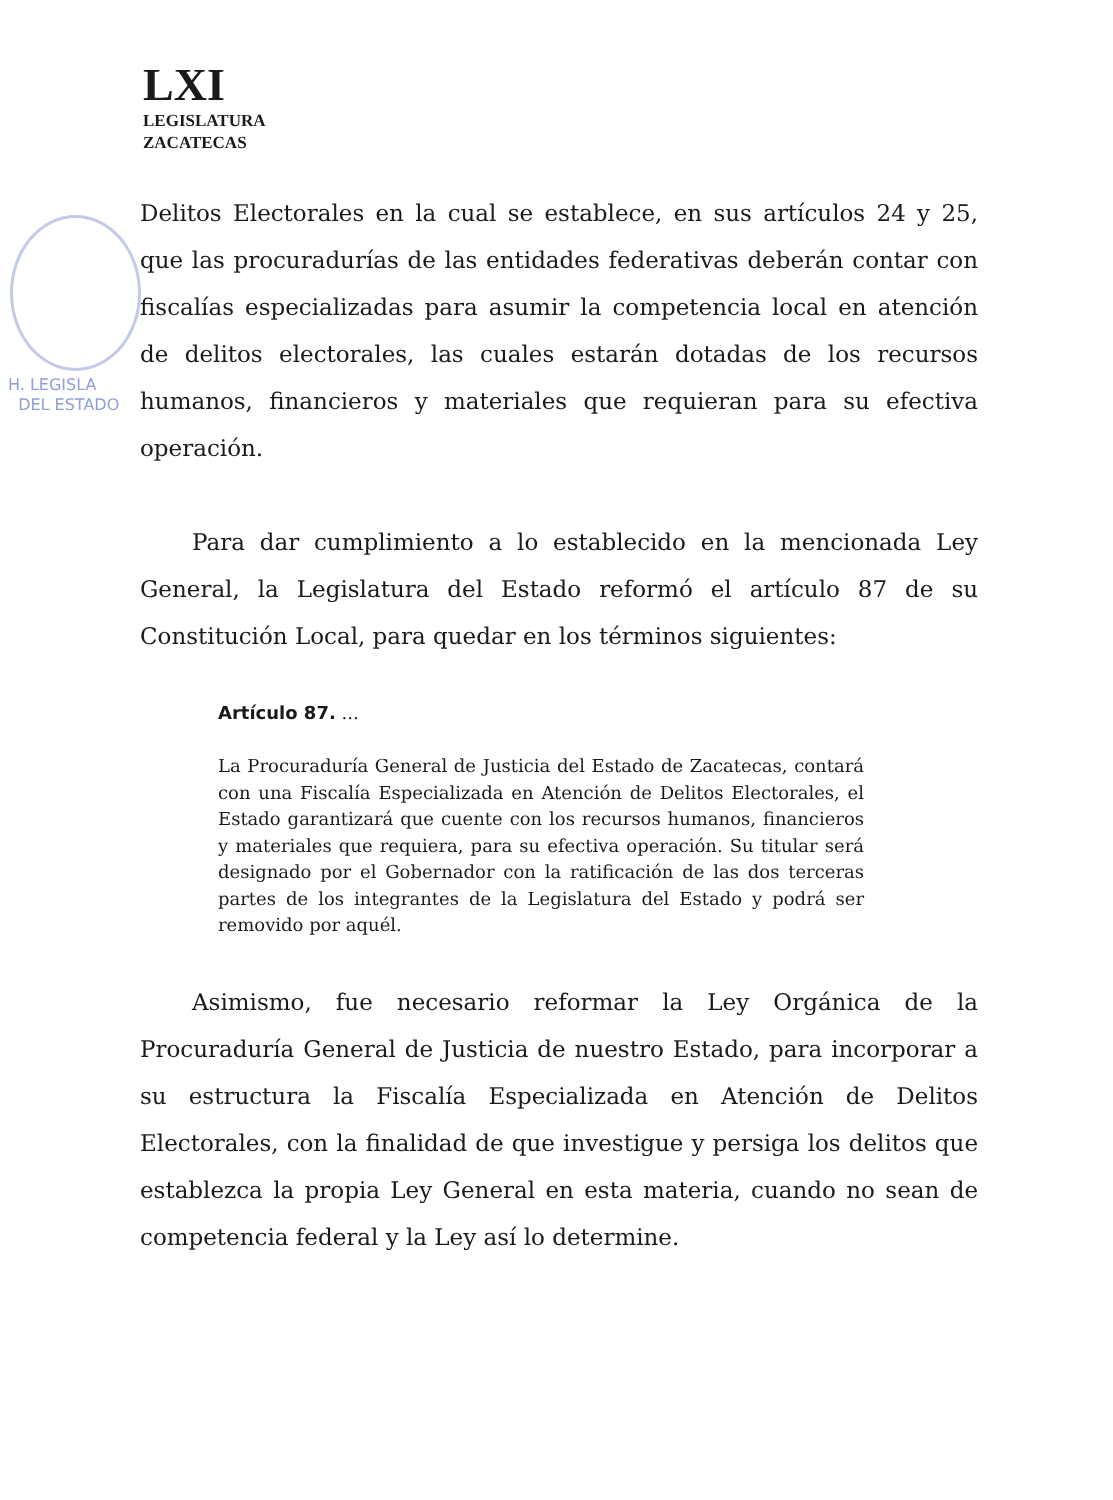H. LEGISLA
DEL ESTADO
LXI
LEGISLATURA
ZACATECAS
Delitos Electorales en la cual se establece, en sus artículos 24 y 25, que las procuradurías de las entidades federativas deberán contar con fiscalías especializadas para asumir la competencia local en atención de delitos electorales, las cuales estarán dotadas de los recursos humanos, financieros y materiales que requieran para su efectiva operación.
Para dar cumplimiento a lo establecido en la mencionada Ley General, la Legislatura del Estado reformó el artículo 87 de su Constitución Local, para quedar en los términos siguientes:
Artículo 87. ...
La Procuraduría General de Justicia del Estado de Zacatecas, contará con una Fiscalía Especializada en Atención de Delitos Electorales, el Estado garantizará que cuente con los recursos humanos, financieros y materiales que requiera, para su efectiva operación. Su titular será designado por el Gobernador con la ratificación de las dos terceras partes de los integrantes de la Legislatura del Estado y podrá ser removido por aquél.
Asimismo, fue necesario reformar la Ley Orgánica de la Procuraduría General de Justicia de nuestro Estado, para incorporar a su estructura la Fiscalía Especializada en Atención de Delitos Electorales, con la finalidad de que investigue y persiga los delitos que establezca la propia Ley General en esta materia, cuando no sean de competencia federal y la Ley así lo determine.